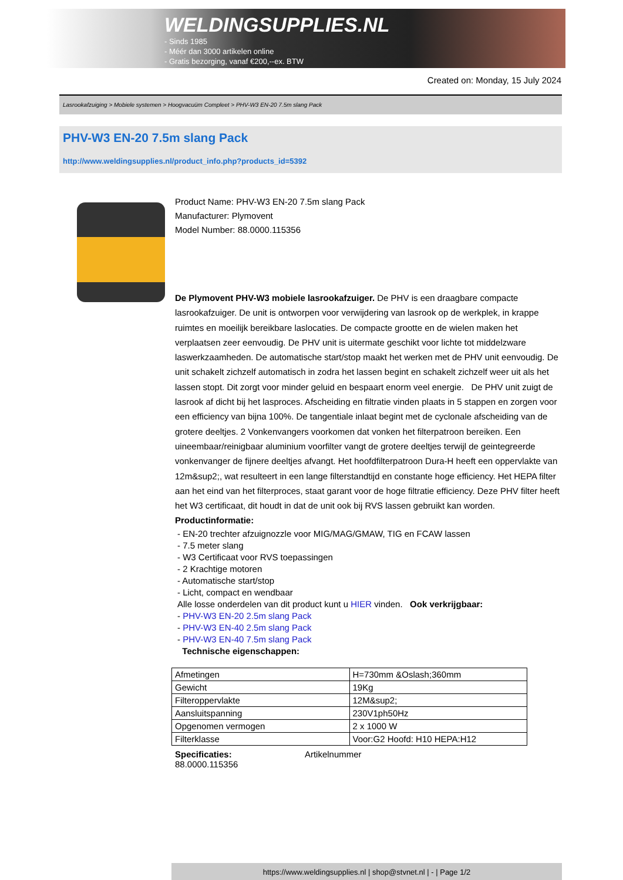WELDINGSUPPLIES.NL
- Sinds 1985
- Méér dan 3000 artikelen online
- Gratis bezorging, vanaf €200,--ex. BTW
Created on: Monday, 15 July 2024
Lasrookafzuiging > Mobiele systemen > Hoogvacuüm Compleet > PHV-W3 EN-20 7.5m slang Pack
PHV-W3 EN-20 7.5m slang Pack
http://www.weldingsupplies.nl/product_info.php?products_id=5392
Product Name: PHV-W3 EN-20 7.5m slang Pack
Manufacturer: Plymovent
Model Number: 88.0000.115356
De Plymovent PHV-W3 mobiele lasrookafzuiger. De PHV is een draagbare compacte lasrookafzuiger. De unit is ontworpen voor verwijdering van lasrook op de werkplek, in krappe ruimtes en moeilijk bereikbare laslocaties. De compacte grootte en de wielen maken het verplaatsen zeer eenvoudig. De PHV unit is uitermate geschikt voor lichte tot middelzware laswerkzaamheden. De automatische start/stop maakt het werken met de PHV unit eenvoudig. De unit schakelt zichzelf automatisch in zodra het lassen begint en schakelt zichzelf weer uit als het lassen stopt. Dit zorgt voor minder geluid en bespaart enorm veel energie. De PHV unit zuigt de lasrook af dicht bij het lasproces. Afscheiding en filtratie vinden plaats in 5 stappen en zorgen voor een efficiency van bijna 100%. De tangentiale inlaat begint met de cyclonale afscheiding van de grotere deeltjes. 2 Vonkenvangers voorkomen dat vonken het filterpatroon bereiken. Een uineembaar/reinigbaar aluminium voorfilter vangt de grotere deeltjes terwijl de geintegreerde vonkenvanger de fijnere deeltjes afvangt. Het hoofdfilterpatroon Dura-H heeft een oppervlakte van 12m&sup2;, wat resulteert in een lange filterstandtijd en constante hoge efficiency. Het HEPA filter aan het eind van het filterproces, staat garant voor de hoge filtratie efficiency. Deze PHV filter heeft het W3 certificaat, dit houdt in dat de unit ook bij RVS lassen gebruikt kan worden.
Productinformatie:
- EN-20 trechter afzuignozzle voor MIG/MAG/GMAW, TIG en FCAW lassen
- 7.5 meter slang
- W3 Certificaat voor RVS toepassingen
- 2 Krachtige motoren
- Automatische start/stop
- Licht, compact en wendbaar
Alle losse onderdelen van dit product kunt u HIER vinden. Ook verkrijgbaar:
- PHV-W3 EN-20 2.5m slang Pack
- PHV-W3 EN-40 2.5m slang Pack
- PHV-W3 EN-40 7.5m slang Pack
Technische eigenschappen:
| Afmetingen | H=730mm &Oslash;360mm |
| Gewicht | 19Kg |
| Filteroppervlakte | 12M&sup2; |
| Aansluitspanning | 230V1ph50Hz |
| Opgenomen vermogen | 2 x 1000 W |
| Filterklasse | Voor:G2 Hoofd: H10 HEPA:H12 |
Specificaties: Artikelnummer
88.0000.115356
https://www.weldingsupplies.nl | shop@stvnet.nl | - | Page 1/2